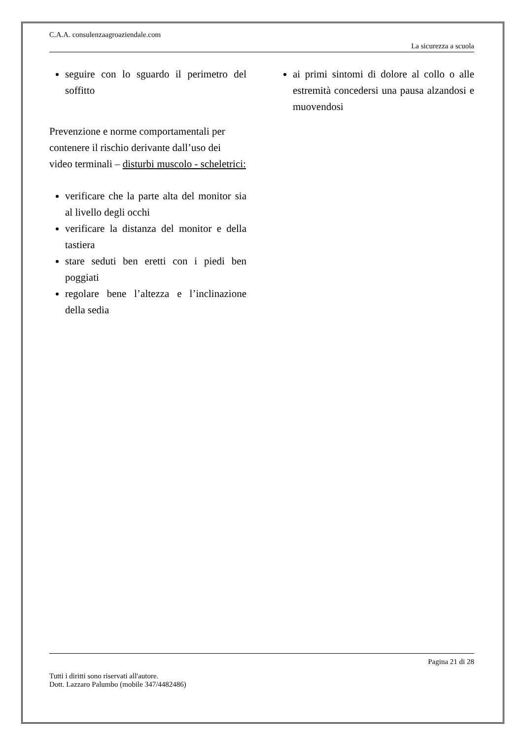C.A.A. consulenzaagroaziendale.com
La sicurezza a scuola
seguire con lo sguardo il perimetro del soffitto
Prevenzione e norme comportamentali per contenere il rischio derivante dall’uso dei video terminali – disturbi muscolo - scheletrici:
verificare che la parte alta del monitor sia al livello degli occhi
verificare la distanza del monitor e della tastiera
stare seduti ben eretti con i piedi ben poggiati
regolare bene l’altezza e l’inclinazione della sedia
ai primi sintomi di dolore al collo o alle estremità concedersi una pausa alzandosi e muovendosi
Pagina 21 di 28
Tutti i diritti sono riservati all'autore.
Dott. Lazzaro Palumbo (mobile 347/4482486)